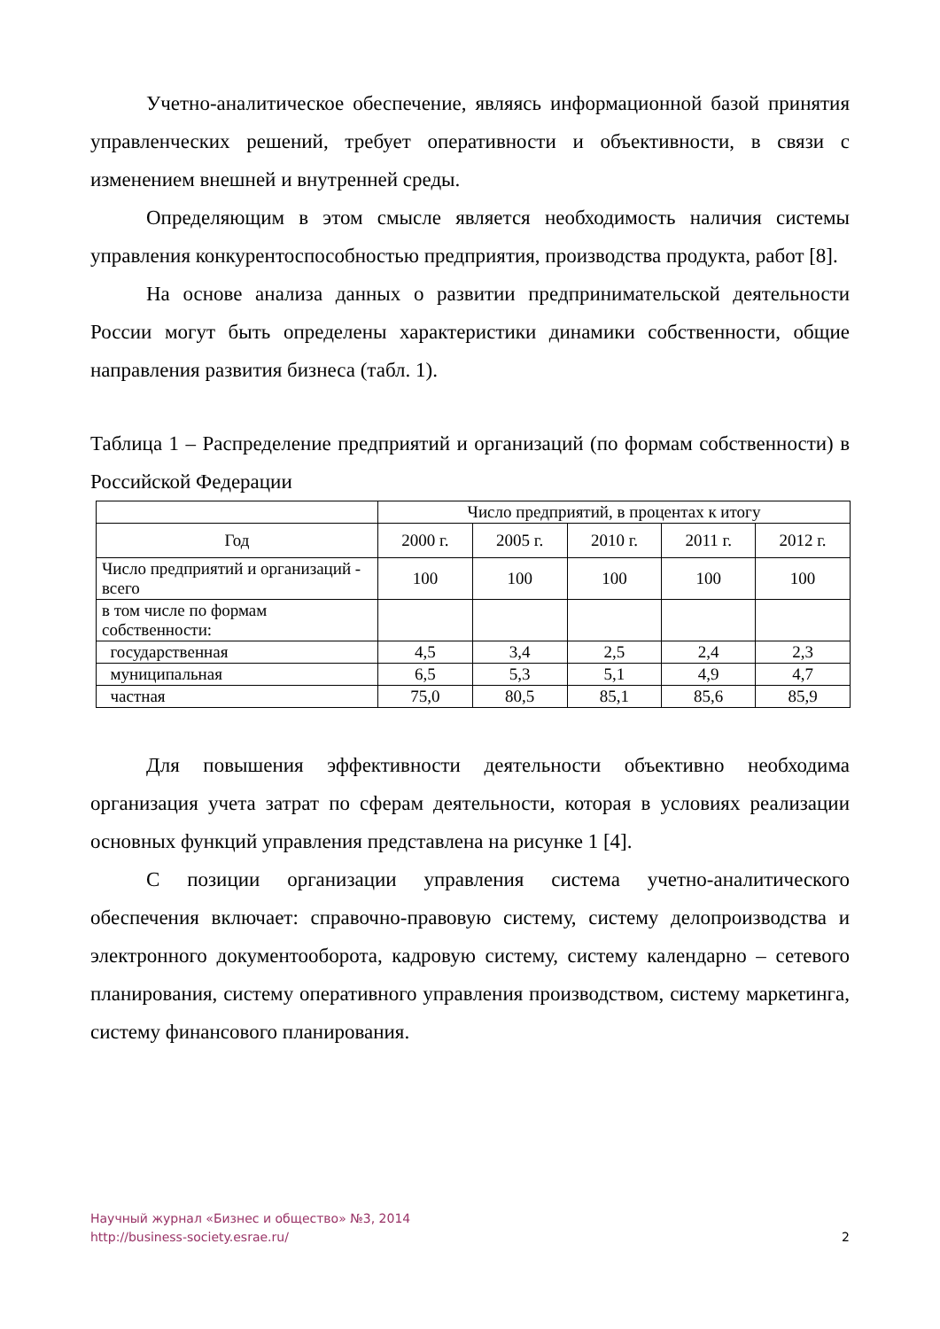Учетно-аналитическое обеспечение, являясь информационной базой принятия управленческих решений, требует оперативности и объективности, в связи с изменением внешней и внутренней среды.
Определяющим в этом смысле является необходимость наличия системы управления конкурентоспособностью предприятия, производства продукта, работ [8].
На основе анализа данных о развитии предпринимательской деятельности России могут быть определены характеристики динамики собственности, общие направления развития бизнеса (табл. 1).
Таблица 1 – Распределение предприятий и организаций (по формам собственности) в Российской Федерации
| | Число предприятий, в процентах к итогу | | | | |
| --- | --- | --- | --- | --- | --- |
| Год | 2000 г. | 2005 г. | 2010 г. | 2011 г. | 2012 г. |
| Число предприятий и организаций - всего | 100 | 100 | 100 | 100 | 100 |
| в том числе по формам собственности: | | | | | |
| государственная | 4,5 | 3,4 | 2,5 | 2,4 | 2,3 |
| муниципальная | 6,5 | 5,3 | 5,1 | 4,9 | 4,7 |
| частная | 75,0 | 80,5 | 85,1 | 85,6 | 85,9 |
Для повышения эффективности деятельности объективно необходима организация учета затрат по сферам деятельности, которая в условиях реализации основных функций управления представлена на рисунке 1 [4].
С позиции организации управления система учетно-аналитического обеспечения включает: справочно-правовую систему, систему делопроизводства и электронного документооборота, кадровую систему, систему календарно – сетевого планирования, систему оперативного управления производством, систему маркетинга, систему финансового планирования.
Научный журнал «Бизнес и общество» №3, 2014
http://business-society.esrae.ru/
2